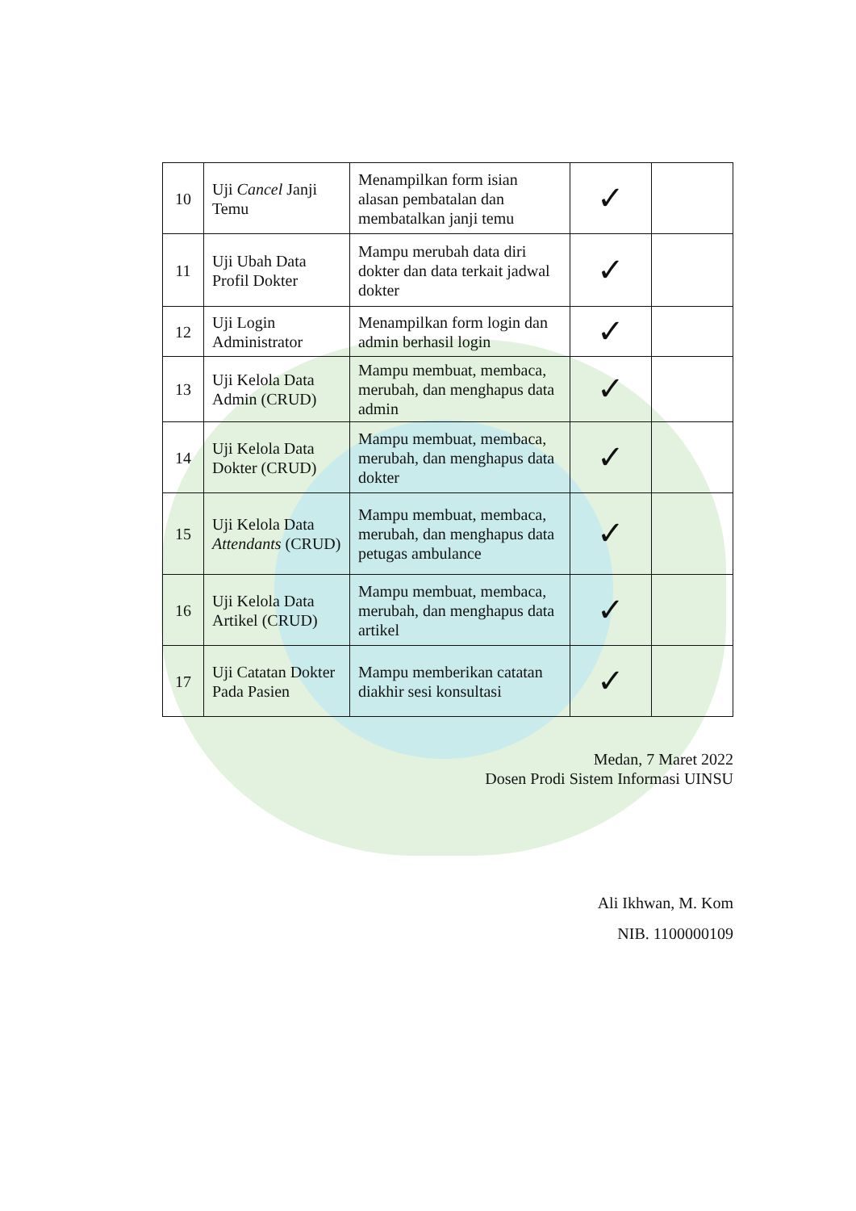| 10 | Uji Cancel Janji Temu | Menampilkan form isian alasan pembatalan dan membatalkan janji temu | ✓ | |
| 11 | Uji Ubah Data Profil Dokter | Mampu merubah data diri dokter dan data terkait jadwal dokter | ✓ | |
| 12 | Uji Login Administrator | Menampilkan form login dan admin berhasil login | ✓ | |
| 13 | Uji Kelola Data Admin (CRUD) | Mampu membuat, membaca, merubah, dan menghapus data admin | ✓ | |
| 14 | Uji Kelola Data Dokter (CRUD) | Mampu membuat, membaca, merubah, dan menghapus data dokter | ✓ | |
| 15 | Uji Kelola Data Attendants (CRUD) | Mampu membuat, membaca, merubah, dan menghapus data petugas ambulance | ✓ | |
| 16 | Uji Kelola Data Artikel (CRUD) | Mampu membuat, membaca, merubah, dan menghapus data artikel | ✓ | |
| 17 | Uji Catatan Dokter Pada Pasien | Mampu memberikan catatan diakhir sesi konsultasi | ✓ | |
Medan, 7 Maret 2022
Dosen Prodi Sistem Informasi UINSU
Ali Ikhwan, M. Kom
NIB. 1100000109